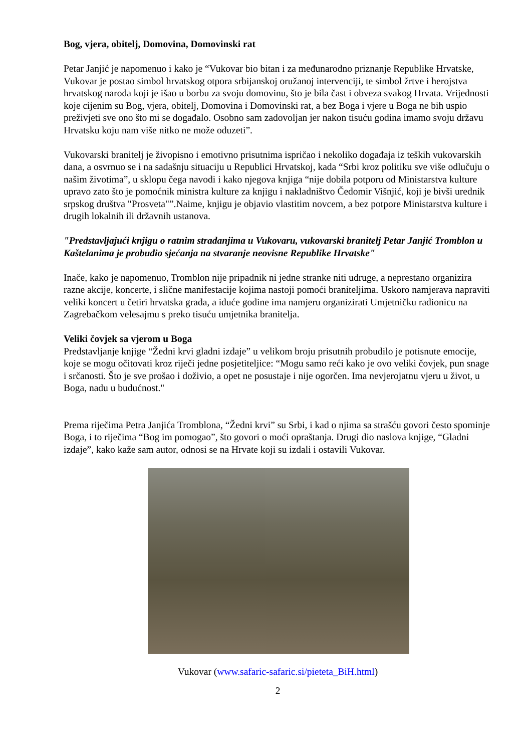Bog, vjera, obitelj, Domovina, Domovinski rat
Petar Janjić je napomenuo i kako je “Vukovar bio bitan i za međunarodno priznanje Republike Hrvatske, Vukovar je postao simbol hrvatskog otpora srbijanskoj oružanoj intervenciji, te simbol žrtve i herojstva hrvatskog naroda koji je išao u borbu za svoju domovinu, što je bila čast i obveza svakog Hrvata. Vrijednosti koje cijenim su Bog, vjera, obitelj, Domovina i Domovinski rat, a bez Boga i vjere u Boga ne bih uspio preživjeti sve ono što mi se događalo. Osobno sam zadovoljan jer nakon tisuću godina imamo svoju državu Hrvatsku koju nam više nitko ne može oduzeti”.
Vukovarski branitelj je živopisno i emotivno prisutnima ispričao i nekoliko događaja iz teških vukovarskih dana, a osvrnuo se i na sadašnju situaciju u Republici Hrvatskoj, kada “Srbi kroz politiku sve više odlučuju o našim životima”, u sklopu čega navodi i kako njegova knjiga “nije dobila potporu od Ministarstva kulture upravo zato što je pomoćnik ministra kulture za knjigu i nakladništvo Čedomir Višnjić, koji je bivši urednik srpskog društva "Prosveta"”.Naime, knjigu je objavio vlastitim novcem, a bez potpore Ministarstva kulture i drugih lokalnih ili državnih ustanova.
"Predstavljajući knjigu o ratnim stradanjima u Vukovaru, vukovarski branitelj Petar Janjić Tromblon u Kaštelanima je probudio sjećanja na stvaranje neovisne Republike Hrvatske"
Inače, kako je napomenuo, Tromblon nije pripadnik ni jedne stranke niti udruge, a neprestano organizira razne akcije, koncerte, i slične manifestacije kojima nastoji pomoći braniteljima. Uskoro namjerava napraviti veliki koncert u četiri hrvatska grada, a iduće godine ima namjeru organizirati Umjetničku radionicu na Zagrebačkom velesajmu s preko tisuću umjetnika branitelja.
Veliki čovjek sa vjerom u Boga
Predstavljanje knjige “Žedni krvi gladni izdaje” u velikom broju prisutnih probudilo je potisnute emocije, koje se mogu očitovati kroz riječi jedne posjetiteljice: “Mogu samo reći kako je ovo veliki čovjek, pun snage i srčanosti. Što je sve prošao i doživio, a opet ne posustaje i nije ogorčen. Ima nevjerojatnu vjeru u život, u Boga, nadu u budućnost."
Prema riječima Petra Janjića Tromblona, “Žedni krvi” su Srbi, i kad o njima sa strašću govori često spominje Boga, i to riječima “Bog im pomogao”, što govori o moći opraštanja. Drugi dio naslova knjige, “Gladni izdaje”, kako kaže sam autor, odnosi se na Hrvate koji su izdali i ostavili Vukovar.
Vukovar (www.safaric-safaric.si/pieteta_BiH.html)
2